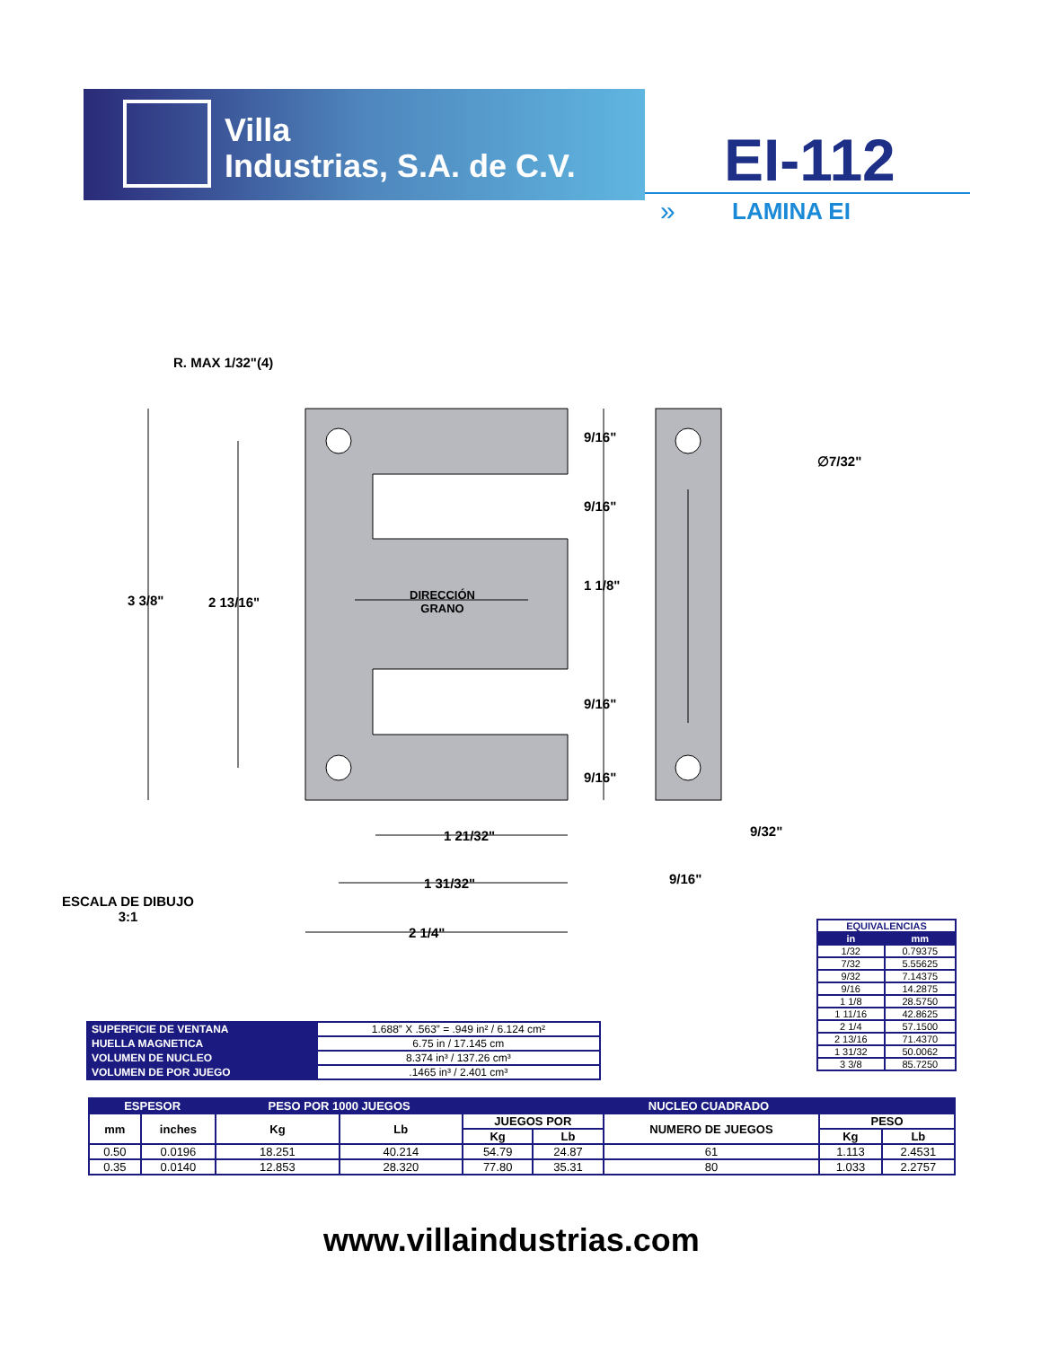Villa
Industrias, S.A. de C.V.
EI-112
» LAMINA EI
R. MAX 1/32"(4)
∅7/32"
9/16"
9/16"
1 1/8"
9/16"
9/16"
3 3/8" 2 13/16"
DIRECCIÓN
GRANO
1 21/32"
1 31/32"
2 1/4"
9/32"
9/16"
ESCALA DE DIBUJO
3:1
| SUPERFICIE DE VENTANA | 1.688” X .563” = .949 in² / 6.124 cm² |
| HUELLA MAGNETICA | 6.75 in / 17.145 cm |
| VOLUMEN DE NUCLEO | 8.374 in³ / 137.26 cm³ |
| VOLUMEN DE POR JUEGO | .1465 in³ / 2.401 cm³ |
| EQUIVALENCIAS | |
| --- | --- |
| in | mm |
| 1/32 | 0.79375 |
| 7/32 | 5.55625 |
| 9/32 | 7.14375 |
| 9/16 | 14.2875 |
| 1 1/8 | 28.5750 |
| 1 11/16 | 42.8625 |
| 2 1/4 | 57.1500 |
| 2 13/16 | 71.4370 |
| 1 31/32 | 50.0062 |
| 3 3/8 | 85.7250 |
| ESPESOR | | PESO POR 1000 JUEGOS | | NUCLEO CUADRADO | | | | |
| --- | --- | --- | --- | --- | --- | --- | --- | --- |
| mm | inches | Kg | Lb | JUEGOS POR | | NUMERO DE JUEGOS | PESO | |
| | | | | Kg | Lb | | Kg | Lb |
| 0.50 | 0.0196 | 18.251 | 40.214 | 54.79 | 24.87 | 61 | 1.113 | 2.4531 |
| 0.35 | 0.0140 | 12.853 | 28.320 | 77.80 | 35.31 | 80 | 1.033 | 2.2757 |
www.villaindustrias.com